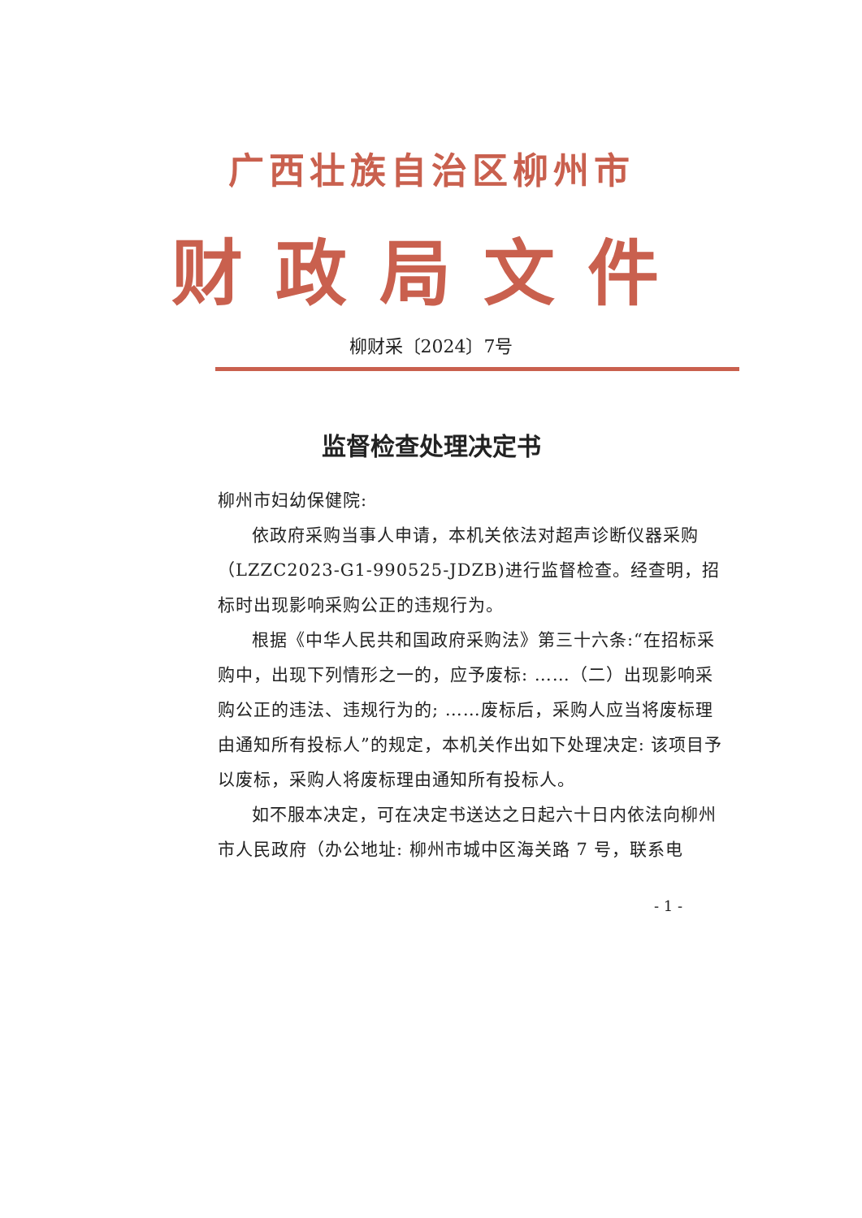广西壮族自治区柳州市
财政局文件
柳财采〔2024〕7号
监督检查处理决定书
柳州市妇幼保健院:
依政府采购当事人申请，本机关依法对超声诊断仪器采购（LZZC2023-G1-990525-JDZB)进行监督检查。经查明，招标时出现影响采购公正的违规行为。
根据《中华人民共和国政府采购法》第三十六条:“在招标采购中，出现下列情形之一的，应予废标: ……（二）出现影响采购公正的违法、违规行为的; ……废标后，采购人应当将废标理由通知所有投标人”的规定，本机关作出如下处理决定: 该项目予以废标，采购人将废标理由通知所有投标人。
如不服本决定，可在决定书送达之日起六十日内依法向柳州市人民政府（办公地址: 柳州市城中区海关路 7 号，联系电
- 1 -